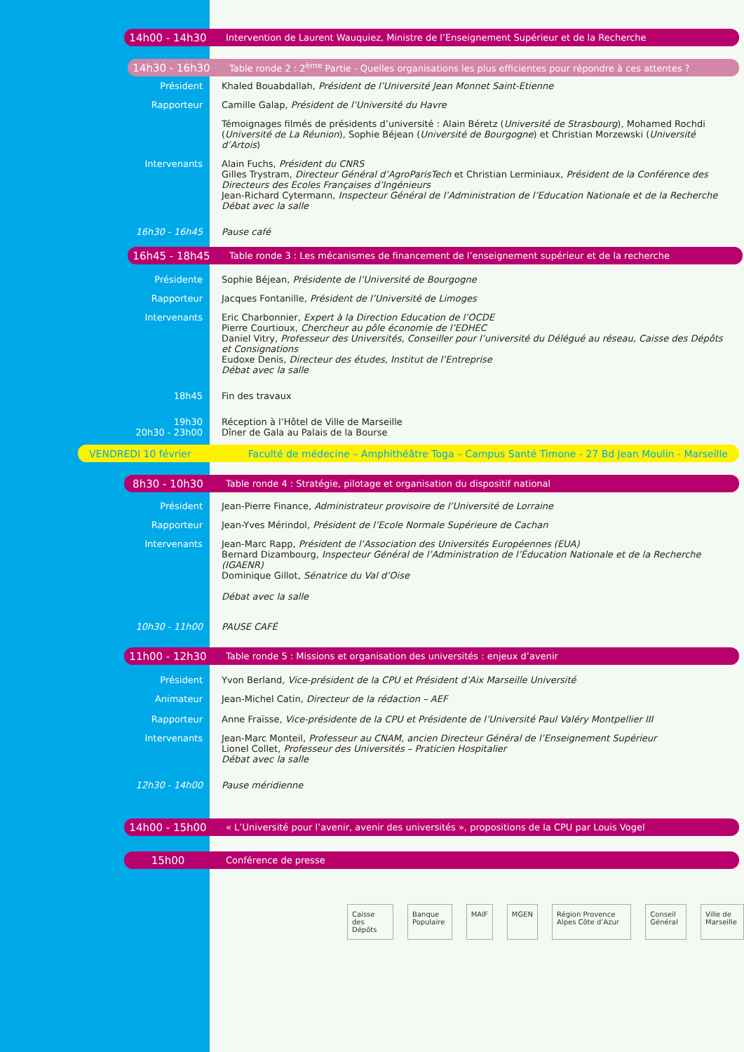14h00 - 14h30 Intervention de Laurent Wauquiez, Ministre de l’Enseignement Supérieur et de la Recherche
14h30 - 16h30 Table ronde 2 : 2<sup>ème</sup> Partie - Quelles organisations les plus efficientes pour répondre à ces attentes ?
Président Khaled Bouabdallah, Président de l’Université Jean Monnet Saint-Etienne
Rapporteur Camille Galap, Président de l’Université du Havre
Témoignages filmés de présidents d’université : Alain Béretz (Université de Strasbourg), Mohamed Rochdi (Université de La Réunion), Sophie Béjean (Université de Bourgogne) et Christian Morzewski (Université d’Artois)
Intervenants Alain Fuchs, Président du CNRS
Gilles Trystram, Directeur Général d’AgroParisTech et Christian Lerminiaux, Président de la Conférence des Directeurs des Ecoles Françaises d’Ingénieurs
Jean-Richard Cytermann, Inspecteur Général de l’Administration de l’Education Nationale et de la Recherche
Débat avec la salle
16h30 - 16h45 Pause café
16h45 - 18h45 Table ronde 3 : Les mécanismes de financement de l’enseignement supérieur et de la recherche
Présidente Sophie Béjean, Présidente de l’Université de Bourgogne
Rapporteur Jacques Fontanille, Président de l’Université de Limoges
Intervenants Eric Charbonnier, Expert à la Direction Education de l’OCDE
Pierre Courtioux, Chercheur au pôle économie de l’EDHEC
Daniel Vitry, Professeur des Universités, Conseiller pour l’université du Délégué au réseau, Caisse des Dépôts et Consignations
Eudoxe Denis, Directeur des études, Institut de l’Entreprise
Débat avec la salle
18h45 Fin des travaux
19h30
20h30 - 23h00
Réception à l’Hôtel de Ville de Marseille
Dîner de Gala au Palais de la Bourse
VENDREDI 10 février Faculté de médecine – Amphithéâtre Toga – Campus Santé Timone - 27 Bd Jean Moulin - Marseille
8h30 - 10h30 Table ronde 4 : Stratégie, pilotage et organisation du dispositif national
Président Jean-Pierre Finance, Administrateur provisoire de l’Université de Lorraine
Rapporteur Jean-Yves Mérindol, Président de l’Ecole Normale Supérieure de Cachan
Intervenants Jean-Marc Rapp, Président de l’Association des Universités Européennes (EUA)
Bernard Dizambourg, Inspecteur Général de l’Administration de l’Éducation Nationale et de la Recherche (IGAENR)
Dominique Gillot, Sénatrice du Val d’Oise
Débat avec la salle
10h30 - 11h00 PAUSE CAFÉ
11h00 - 12h30 Table ronde 5 : Missions et organisation des universités : enjeux d’avenir
Président Yvon Berland, Vice-président de la CPU et Président d’Aix Marseille Université
Animateur Jean-Michel Catin, Directeur de la rédaction – AEF
Rapporteur Anne Fraïsse, Vice-présidente de la CPU et Présidente de l’Université Paul Valéry Montpellier III
Intervenants Jean-Marc Monteil, Professeur au CNAM, ancien Directeur Général de l’Enseignement Supérieur
Lionel Collet, Professeur des Universités – Praticien Hospitalier
Débat avec la salle
12h30 - 14h00 Pause méridienne
14h00 - 15h00 « L’Université pour l’avenir, avenir des universités », propositions de la CPU par Louis Vogel
15h00 Conférence de presse
Caisse des Dépôts Banque Populaire MAIF MGEN Région Provence Alpes Côte d’Azur Conseil Général Ville de Marseille